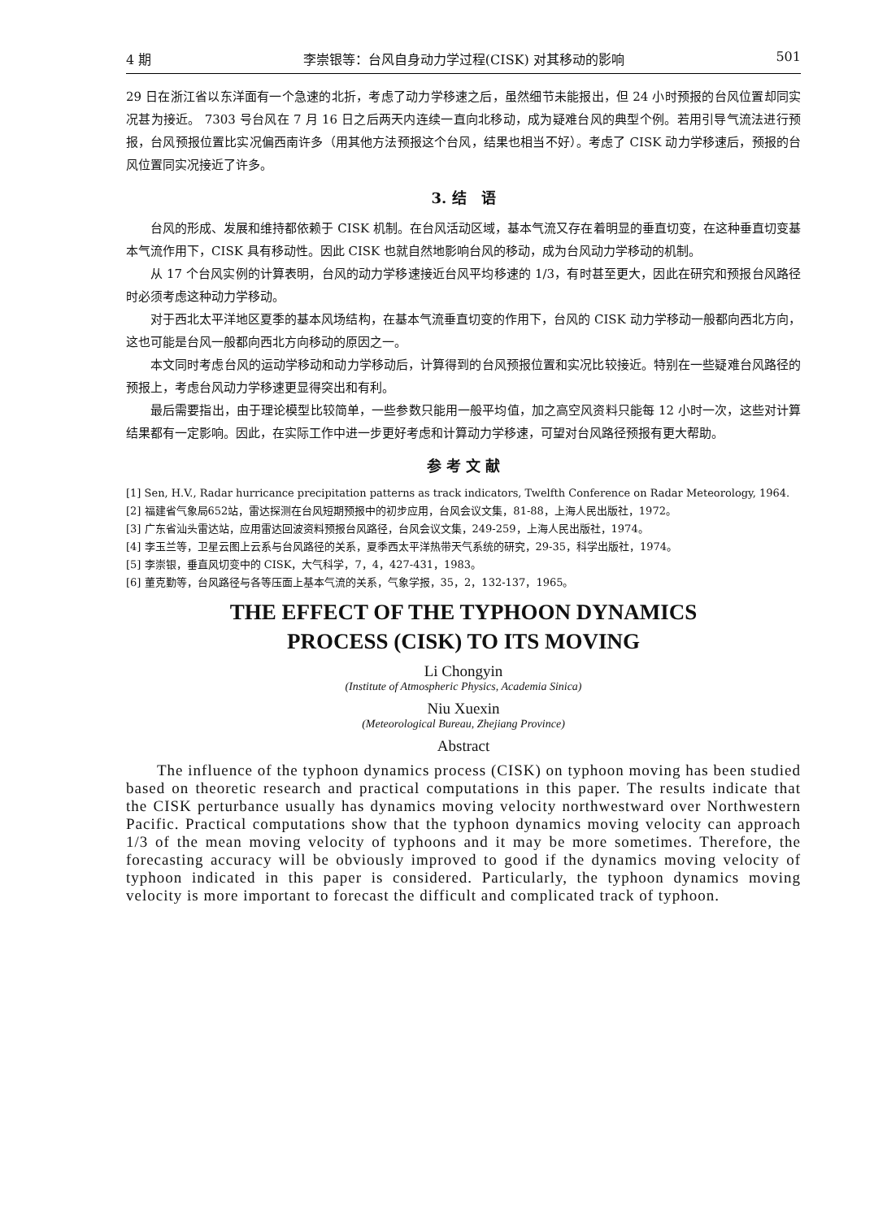4 期 李崇银等：台风自身动力学过程(CISK) 对其移动的影响 501
29 日在浙江省以东洋面有一个急速的北折，考虑了动力学移速之后，虽然细节未能报出，但 24 小时预报的台风位置却同实况甚为接近。 7303 号台风在 7 月 16 日之后两天内连续一直向北移动，成为疑难台风的典型个例。若用引导气流法进行预报，台风预报位置比实况偏西南许多（用其他方法预报这个台风，结果也相当不好）。考虑了 CISK 动力学移速后，预报的台风位置同实况接近了许多。
3. 结　语
台风的形成、发展和维持都依赖于 CISK 机制。在台风活动区域，基本气流又存在着明显的垂直切变，在这种垂直切变基本气流作用下，CISK 具有移动性。因此 CISK 也就自然地影响台风的移动，成为台风动力学移动的机制。
从 17 个台风实例的计算表明，台风的动力学移速接近台风平均移速的 1/3，有时甚至更大，因此在研究和预报台风路径时必须考虑这种动力学移动。
对于西北太平洋地区夏季的基本风场结构，在基本气流垂直切变的作用下，台风的 CISK 动力学移动一般都向西北方向，这也可能是台风一般都向西北方向移动的原因之一。
本文同时考虑台风的运动学移动和动力学移动后，计算得到的台风预报位置和实况比较接近。特别在一些疑难台风路径的预报上，考虑台风动力学移速更显得突出和有利。
最后需要指出，由于理论模型比较简单，一些参数只能用一般平均值，加之高空风资料只能每 12 小时一次，这些对计算结果都有一定影响。因此，在实际工作中进一步更好考虑和计算动力学移速，可望对台风路径预报有更大帮助。
参 考 文 献
[1] Sen, H.V., Radar hurricance precipitation patterns as track indicators, Twelfth Conference on Radar Meteorology, 1964.
[2] 福建省气象局652站，雷达探测在台风短期预报中的初步应用，台风会议文集，81-88，上海人民出版社，1972。
[3] 广东省汕头雷达站，应用雷达回波资料预报台风路径，台风会议文集，249-259，上海人民出版社，1974。
[4] 李玉兰等，卫星云图上云系与台风路径的关系，夏季西太平洋热带天气系统的研究，29-35，科学出版社，1974。
[5] 李崇银，垂直风切变中的 CISK，大气科学，7，4，427-431，1983。
[6] 董克勤等，台风路径与各等压面上基本气流的关系，气象学报，35，2，132-137，1965。
THE EFFECT OF THE TYPHOON DYNAMICS
PROCESS (CISK) TO ITS MOVING
Li Chongyin
(Institute of Atmospheric Physics, Academia Sinica)
Niu Xuexin
(Meteorological Bureau, Zhejiang Province)
Abstract
The influence of the typhoon dynamics process (CISK) on typhoon moving has been studied based on theoretic research and practical computations in this paper. The results indicate that the CISK perturbance usually has dynamics moving velocity northwestward over Northwestern Pacific. Practical computations show that the typhoon dynamics moving velocity can approach 1/3 of the mean moving velocity of typhoons and it may be more sometimes. Therefore, the forecasting accuracy will be obviously improved to good if the dynamics moving velocity of typhoon indicated in this paper is considered. Particularly, the typhoon dynamics moving velocity is more important to forecast the difficult and complicated track of typhoon.